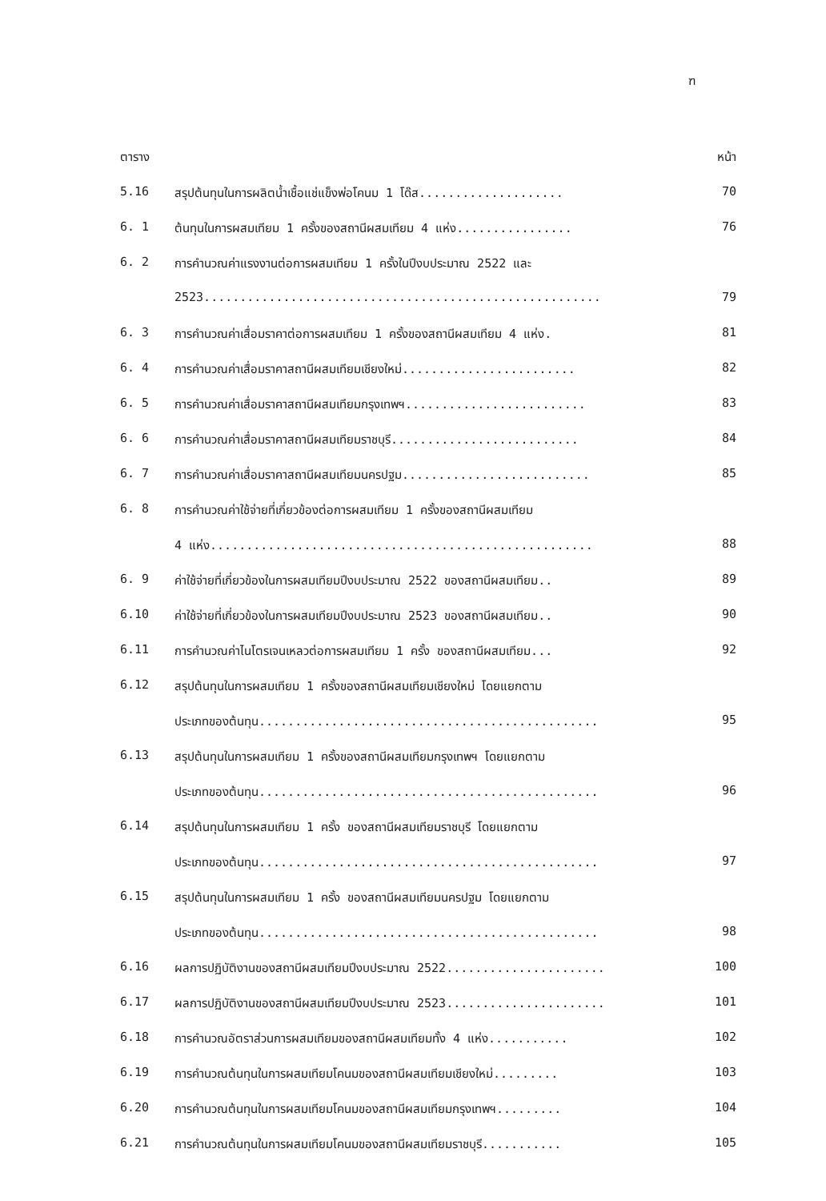ฑ
ตาราง หน้า
5.16 สรุปต้นทุนในการผลิตน้ำเชื้อแช่แข็งพ่อโคนม 1 โด๊ส.................... 70
6. 1 ต้นทุนในการผสมเทียม 1 ครั้งของสถานีผสมเทียม 4 แห่ง................ 76
6. 2 การคำนวณค่าแรงงานต่อการผสมเทียม 1 ครั้งในปีงบประมาณ 2522 และ
2523....................................................... 79
6. 3 การคำนวณค่าเสื่อมราคาต่อการผสมเทียม 1 ครั้งของสถานีผสมเทียม 4 แห่ง. 81
6. 4 การคำนวณค่าเสื่อมราคาสถานีผสมเทียมเชียงใหม่........................ 82
6. 5 การคำนวณค่าเสื่อมราคาสถานีผสมเทียมกรุงเทพฯ......................... 83
6. 6 การคำนวณค่าเสื่อมราคาสถานีผสมเทียมราชบุรี.......................... 84
6. 7 การคำนวณค่าเสื่อมราคาสถานีผสมเทียมนครปฐม.......................... 85
6. 8 การคำนวณค่าใช้จ่ายที่เกี่ยวข้องต่อการผสมเทียม 1 ครั้งของสถานีผสมเทียม
4 แห่ง..................................................... 88
6. 9 ค่าใช้จ่ายที่เกี่ยวข้องในการผสมเทียมปีงบประมาณ 2522 ของสถานีผสมเทียม.. 89
6.10 ค่าใช้จ่ายที่เกี่ยวข้องในการผสมเทียมปีงบประมาณ 2523 ของสถานีผสมเทียม.. 90
6.11 การคำนวณค่าไนโตรเจนเหลวต่อการผสมเทียม 1 ครั้ง ของสถานีผสมเทียม... 92
6.12 สรุปต้นทุนในการผสมเทียม 1 ครั้งของสถานีผสมเทียมเชียงใหม่ โดยแยกตาม
ประเภทของต้นทุน............................................... 95
6.13 สรุปต้นทุนในการผสมเทียม 1 ครั้งของสถานีผสมเทียมกรุงเทพฯ โดยแยกตาม
ประเภทของต้นทุน............................................... 96
6.14 สรุปต้นทุนในการผสมเทียม 1 ครั้ง ของสถานีผสมเทียมราชบุรี โดยแยกตาม
ประเภทของต้นทุน............................................... 97
6.15 สรุปต้นทุนในการผสมเทียม 1 ครั้ง ของสถานีผสมเทียมนครปฐม โดยแยกตาม
ประเภทของต้นทุน............................................... 98
6.16 ผลการปฏิบัติงานของสถานีผสมเทียมปีงบประมาณ 2522...................... 100
6.17 ผลการปฏิบัติงานของสถานีผสมเทียมปีงบประมาณ 2523...................... 101
6.18 การคำนวณอัตราส่วนการผสมเทียมของสถานีผสมเทียมทั้ง 4 แห่ง........... 102
6.19 การคำนวณต้นทุนในการผสมเทียมโคนมของสถานีผสมเทียมเชียงใหม่......... 103
6.20 การคำนวณต้นทุนในการผสมเทียมโคนมของสถานีผสมเทียมกรุงเทพฯ......... 104
6.21 การคำนวณต้นทุนในการผสมเทียมโคนมของสถานีผสมเทียมราชบุรี........... 105